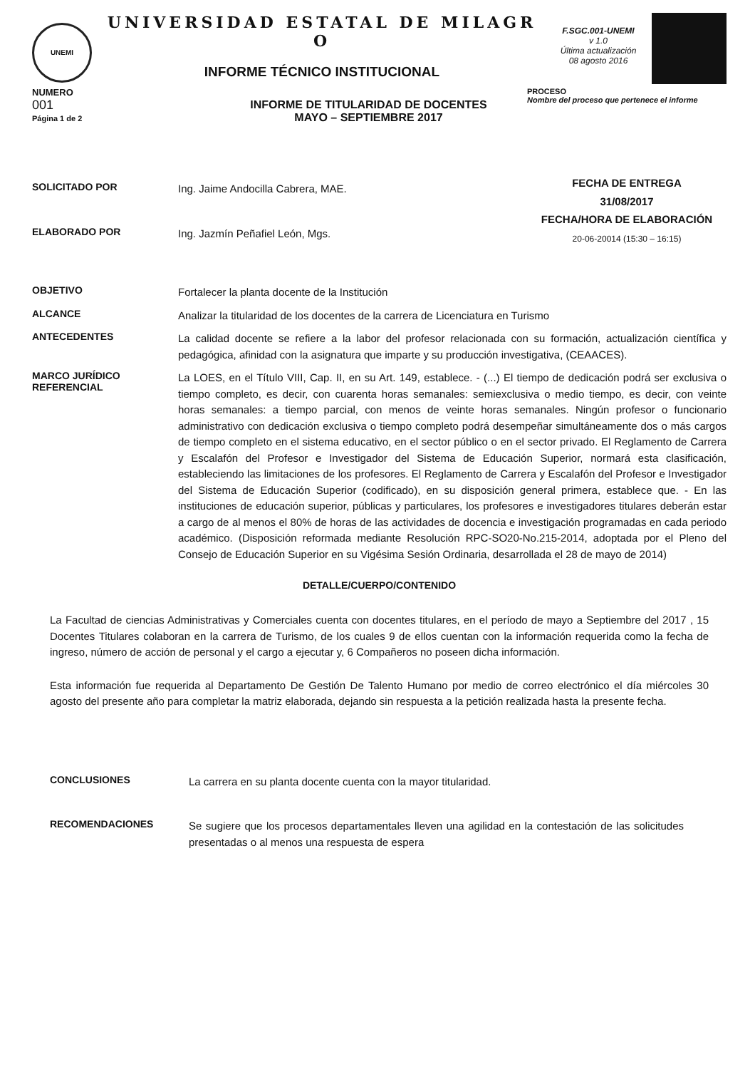UNEMI
UNIVERSIDAD ESTATAL DE MILAGR
O
INFORME TÉCNICO INSTITUCIONAL
F.SGC.001-UNEMI
v 1.0
Última actualización
08 agosto 2016
NUMERO
001
Página 1 de 2
INFORME DE TITULARIDAD DE DOCENTES
MAYO – SEPTIEMBRE 2017
PROCESO
Nombre del proceso que pertenece el informe
SOLICITADO POR
Ing. Jaime Andocilla Cabrera, MAE.
ELABORADO POR
Ing. Jazmín Peñafiel León, Mgs.
FECHA DE ENTREGA
31/08/2017
FECHA/HORA DE ELABORACIÓN
20-06-20014 (15:30 – 16:15)
OBJETIVO
Fortalecer la planta docente de la Institución
ALCANCE
Analizar la titularidad de los docentes de la carrera de Licenciatura en Turismo
ANTECEDENTES
La calidad docente se refiere a la labor del profesor relacionada con su formación, actualización científica y pedagógica, afinidad con la asignatura que imparte y su producción investigativa, (CEAACES).
MARCO JURÍDICO REFERENCIAL
La LOES, en el Título VIII, Cap. II, en su Art. 149, establece. - (...) El tiempo de dedicación podrá ser exclusiva o tiempo completo, es decir, con cuarenta horas semanales: semiexclusiva o medio tiempo, es decir, con veinte horas semanales: a tiempo parcial, con menos de veinte horas semanales. Ningún profesor o funcionario administrativo con dedicación exclusiva o tiempo completo podrá desempeñar simultáneamente dos o más cargos de tiempo completo en el sistema educativo, en el sector público o en el sector privado. El Reglamento de Carrera y Escalafón del Profesor e Investigador del Sistema de Educación Superior, normará esta clasificación, estableciendo las limitaciones de los profesores. El Reglamento de Carrera y Escalafón del Profesor e Investigador del Sistema de Educación Superior (codificado), en su disposición general primera, establece que. - En las instituciones de educación superior, públicas y particulares, los profesores e investigadores titulares deberán estar a cargo de al menos el 80% de horas de las actividades de docencia e investigación programadas en cada periodo académico. (Disposición reformada mediante Resolución RPC-SO20-No.215-2014, adoptada por el Pleno del Consejo de Educación Superior en su Vigésima Sesión Ordinaria, desarrollada el 28 de mayo de 2014)
DETALLE/CUERPO/CONTENIDO
La Facultad de ciencias Administrativas y Comerciales cuenta con docentes titulares, en el período de mayo a Septiembre del 2017 , 15 Docentes Titulares colaboran en la carrera de Turismo, de los cuales 9 de ellos cuentan con la información requerida como la fecha de ingreso, número de acción de personal y el cargo a ejecutar y, 6 Compañeros no poseen dicha información.
Esta información fue requerida al Departamento De Gestión De Talento Humano por medio de correo electrónico el día miércoles 30 agosto del presente año para completar la matriz elaborada, dejando sin respuesta a la petición realizada hasta la presente fecha.
CONCLUSIONES
La carrera en su planta docente cuenta con la mayor titularidad.
RECOMENDACIONES
Se sugiere que los procesos departamentales lleven una agilidad en la contestación de las solicitudes presentadas o al menos una respuesta de espera